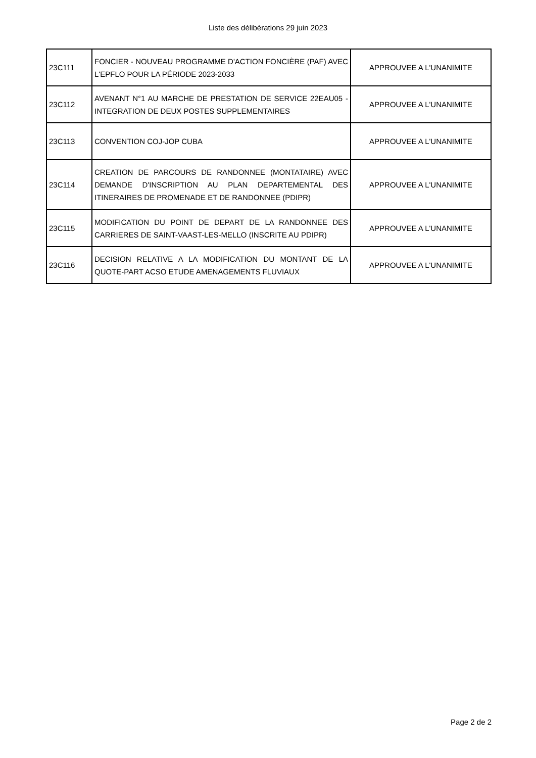Liste des délibérations 29 juin 2023
| 23C111 | FONCIER - NOUVEAU PROGRAMME D'ACTION FONCIÈRE (PAF) AVEC L'EPFLO POUR LA PÉRIODE 2023-2033 | APPROUVEE A L'UNANIMITE |
| 23C112 | AVENANT N°1 AU MARCHE DE PRESTATION DE SERVICE 22EAU05 - INTEGRATION DE DEUX POSTES SUPPLEMENTAIRES | APPROUVEE A L'UNANIMITE |
| 23C113 | CONVENTION COJ-JOP CUBA | APPROUVEE A L'UNANIMITE |
| 23C114 | CREATION DE PARCOURS DE RANDONNEE (MONTATAIRE) AVEC DEMANDE D'INSCRIPTION AU PLAN DEPARTEMENTAL DES ITINERAIRES DE PROMENADE ET DE RANDONNEE (PDIPR) | APPROUVEE A L'UNANIMITE |
| 23C115 | MODIFICATION DU POINT DE DEPART DE LA RANDONNEE DES CARRIERES DE SAINT-VAAST-LES-MELLO (INSCRITE AU PDIPR) | APPROUVEE A L'UNANIMITE |
| 23C116 | DECISION RELATIVE A LA MODIFICATION DU MONTANT DE LA QUOTE-PART ACSO ETUDE AMENAGEMENTS FLUVIAUX | APPROUVEE A L'UNANIMITE |
Page 2 de 2